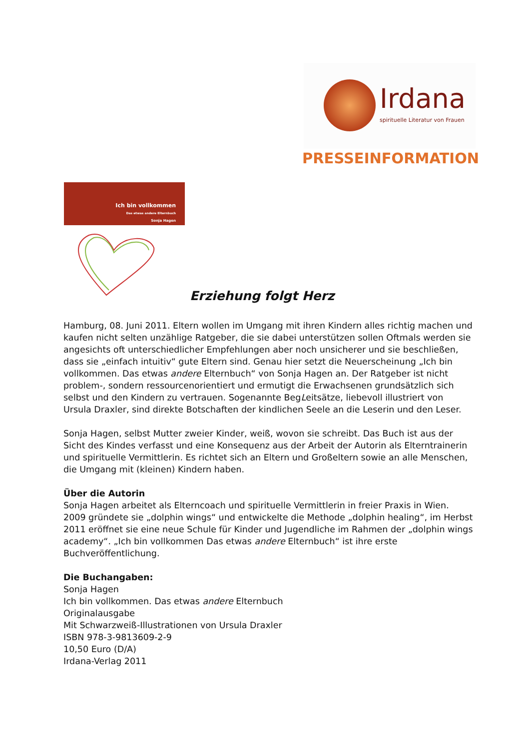Irdana
spirituelle Literatur von Frauen
PRESSEINFORMATION
Ich bin vollkommen
Das etwas andere Elternbuch
Sonja Hagen
Erziehung folgt Herz
Hamburg, 08. Juni 2011. Eltern wollen im Umgang mit ihren Kindern alles richtig machen und kaufen nicht selten unzählige Ratgeber, die sie dabei unterstützen sollen Oftmals werden sie angesichts oft unterschiedlicher Empfehlungen aber noch unsicherer und sie beschließen, dass sie „einfach intuitiv“ gute Eltern sind. Genau hier setzt die Neuerscheinung „Ich bin vollkommen. Das etwas andere Elternbuch“ von Sonja Hagen an. Der Ratgeber ist nicht problem-, sondern ressourcenorientiert und ermutigt die Erwachsenen grundsätzlich sich selbst und den Kindern zu vertrauen. Sogenannte BegLeitsätze, liebevoll illustriert von Ursula Draxler, sind direkte Botschaften der kindlichen Seele an die Leserin und den Leser.
Sonja Hagen, selbst Mutter zweier Kinder, weiß, wovon sie schreibt. Das Buch ist aus der Sicht des Kindes verfasst und eine Konsequenz aus der Arbeit der Autorin als Elterntrainerin und spirituelle Vermittlerin. Es richtet sich an Eltern und Großeltern sowie an alle Menschen, die Umgang mit (kleinen) Kindern haben.
Über die Autorin
Sonja Hagen arbeitet als Elterncoach und spirituelle Vermittlerin in freier Praxis in Wien. 2009 gründete sie „dolphin wings“ und entwickelte die Methode „dolphin healing“, im Herbst 2011 eröffnet sie eine neue Schule für Kinder und Jugendliche im Rahmen der „dolphin wings academy“. „Ich bin vollkommen Das etwas andere Elternbuch“ ist ihre erste Buchveröffentlichung.
Die Buchangaben:
Sonja Hagen
Ich bin vollkommen. Das etwas andere Elternbuch
Originalausgabe
Mit Schwarzweiß-Illustrationen von Ursula Draxler
ISBN 978-3-9813609-2-9
10,50 Euro (D/A)
Irdana-Verlag 2011